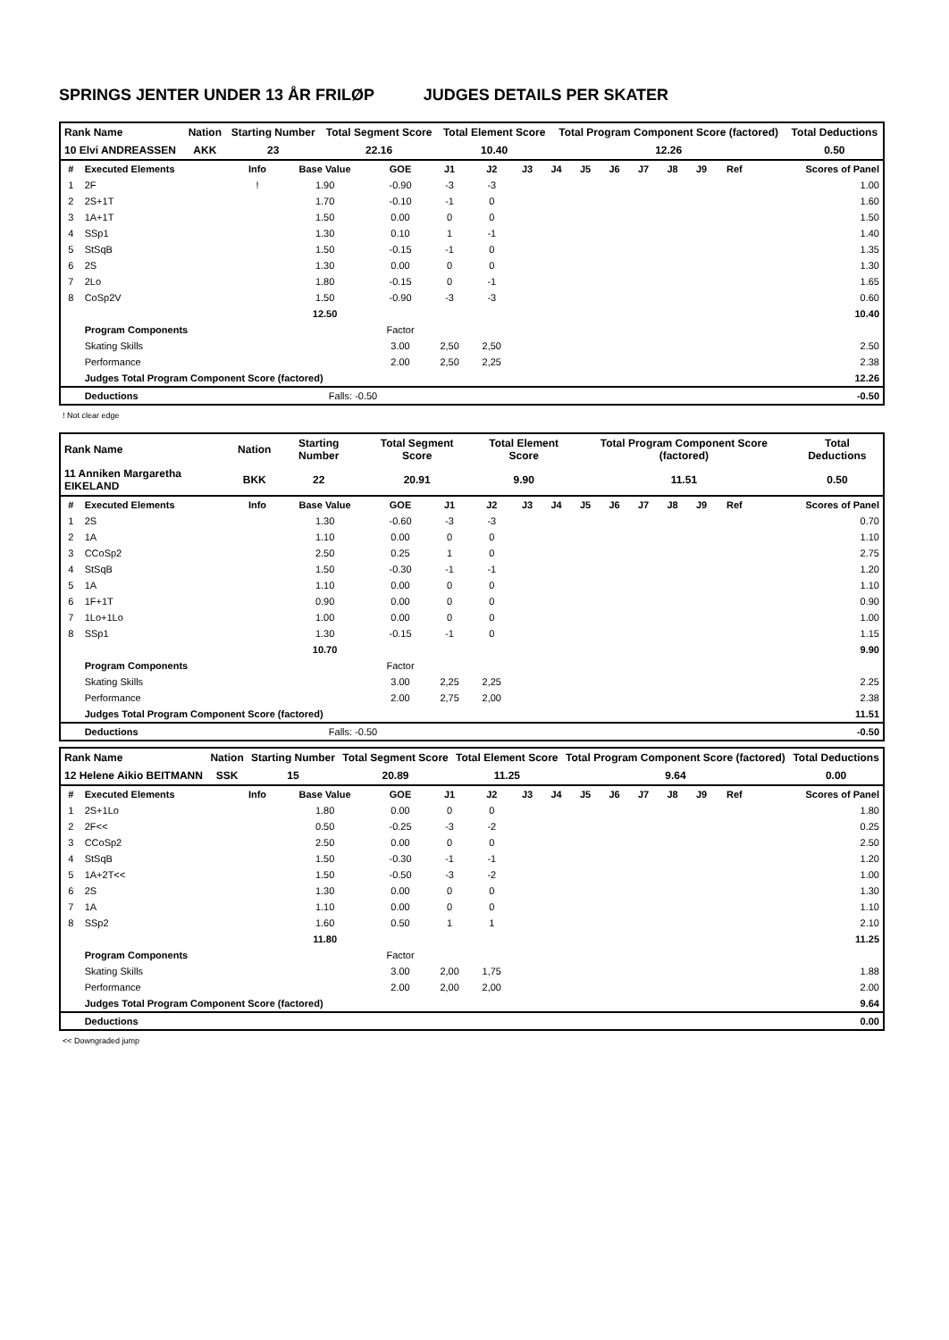SPRINGS JENTER UNDER 13 ÅR FRILØP JUDGES DETAILS PER SKATER
| Rank Name | Nation | Starting Number | Total Segment Score | Total Element Score | Total Program Component Score (factored) | Total Deductions |
| 10 Elvi ANDREASSEN | AKK | 23 | 22.16 | 10.40 | 12.26 | 0.50 |
| # | Executed Elements | Info | Base Value | GOE | J1 | J2 | J3 | J4 | J5 | J6 | J7 | J8 | J9 | Ref | Scores of Panel |
| --- | --- | --- | --- | --- | --- | --- | --- | --- | --- | --- | --- | --- | --- | --- | --- |
| 1 | 2F | ! | 1.90 | -0.90 | -3 | -3 | | | | | | | | | 1.00 |
| 2 | 2S+1T | | 1.70 | -0.10 | -1 | 0 | | | | | | | | | 1.60 |
| 3 | 1A+1T | | 1.50 | 0.00 | 0 | 0 | | | | | | | | | 1.50 |
| 4 | SSp1 | | 1.30 | 0.10 | 1 | -1 | | | | | | | | | 1.40 |
| 5 | StSqB | | 1.50 | -0.15 | -1 | 0 | | | | | | | | | 1.35 |
| 6 | 2S | | 1.30 | 0.00 | 0 | 0 | | | | | | | | | 1.30 |
| 7 | 2Lo | | 1.80 | -0.15 | 0 | -1 | | | | | | | | | 1.65 |
| 8 | CoSp2V | | 1.50 | -0.90 | -3 | -3 | | | | | | | | | 0.60 |
| | | | 12.50 | | | | | | | | | | | | 10.40 |
| | Program Components | | | Factor | | | | | | | | | | | |
| | Skating Skills | | | 3.00 | 2,50 | 2,50 | | | | | | | | | 2.50 |
| | Performance | | | 2.00 | 2,50 | 2,25 | | | | | | | | | 2.38 |
| | Judges Total Program Component Score (factored) | | | | | | | | | | | | | | 12.26 |
| | Deductions | | Falls: -0.50 | | | | | | | | | | | | -0.50 |
! Not clear edge
| Rank Name | Nation | Starting Number | Total Segment Score | Total Element Score | Total Program Component Score (factored) | Total Deductions |
| 11 Anniken Margaretha EIKELAND | BKK | 22 | 20.91 | 9.90 | 11.51 | 0.50 |
| # | Executed Elements | Info | Base Value | GOE | J1 | J2 | J3 | J4 | J5 | J6 | J7 | J8 | J9 | Ref | Scores of Panel |
| --- | --- | --- | --- | --- | --- | --- | --- | --- | --- | --- | --- | --- | --- | --- | --- |
| 1 | 2S | | 1.30 | -0.60 | -3 | -3 | | | | | | | | | 0.70 |
| 2 | 1A | | 1.10 | 0.00 | 0 | 0 | | | | | | | | | 1.10 |
| 3 | CCoSp2 | | 2.50 | 0.25 | 1 | 0 | | | | | | | | | 2.75 |
| 4 | StSqB | | 1.50 | -0.30 | -1 | -1 | | | | | | | | | 1.20 |
| 5 | 1A | | 1.10 | 0.00 | 0 | 0 | | | | | | | | | 1.10 |
| 6 | 1F+1T | | 0.90 | 0.00 | 0 | 0 | | | | | | | | | 0.90 |
| 7 | 1Lo+1Lo | | 1.00 | 0.00 | 0 | 0 | | | | | | | | | 1.00 |
| 8 | SSp1 | | 1.30 | -0.15 | -1 | 0 | | | | | | | | | 1.15 |
| | | | 10.70 | | | | | | | | | | | | 9.90 |
| | Program Components | | | Factor | | | | | | | | | | | |
| | Skating Skills | | | 3.00 | 2,25 | 2,25 | | | | | | | | | 2.25 |
| | Performance | | | 2.00 | 2,75 | 2,00 | | | | | | | | | 2.38 |
| | Judges Total Program Component Score (factored) | | | | | | | | | | | | | | 11.51 |
| | Deductions | | Falls: -0.50 | | | | | | | | | | | | -0.50 |
| Rank Name | Nation | Starting Number | Total Segment Score | Total Element Score | Total Program Component Score (factored) | Total Deductions |
| 12 Helene Aikio BEITMANN | SSK | 15 | 20.89 | 11.25 | 9.64 | 0.00 |
| # | Executed Elements | Info | Base Value | GOE | J1 | J2 | J3 | J4 | J5 | J6 | J7 | J8 | J9 | Ref | Scores of Panel |
| --- | --- | --- | --- | --- | --- | --- | --- | --- | --- | --- | --- | --- | --- | --- | --- |
| 1 | 2S+1Lo | | 1.80 | 0.00 | 0 | 0 | | | | | | | | | 1.80 |
| 2 | 2F<< | | 0.50 | -0.25 | -3 | -2 | | | | | | | | | 0.25 |
| 3 | CCoSp2 | | 2.50 | 0.00 | 0 | 0 | | | | | | | | | 2.50 |
| 4 | StSqB | | 1.50 | -0.30 | -1 | -1 | | | | | | | | | 1.20 |
| 5 | 1A+2T<< | | 1.50 | -0.50 | -3 | -2 | | | | | | | | | 1.00 |
| 6 | 2S | | 1.30 | 0.00 | 0 | 0 | | | | | | | | | 1.30 |
| 7 | 1A | | 1.10 | 0.00 | 0 | 0 | | | | | | | | | 1.10 |
| 8 | SSp2 | | 1.60 | 0.50 | 1 | 1 | | | | | | | | | 2.10 |
| | | | 11.80 | | | | | | | | | | | | 11.25 |
| | Program Components | | | Factor | | | | | | | | | | | |
| | Skating Skills | | | 3.00 | 2,00 | 1,75 | | | | | | | | | 1.88 |
| | Performance | | | 2.00 | 2,00 | 2,00 | | | | | | | | | 2.00 |
| | Judges Total Program Component Score (factored) | | | | | | | | | | | | | | 9.64 |
| | Deductions | | | | | | | | | | | | | | 0.00 |
<< Downgraded jump